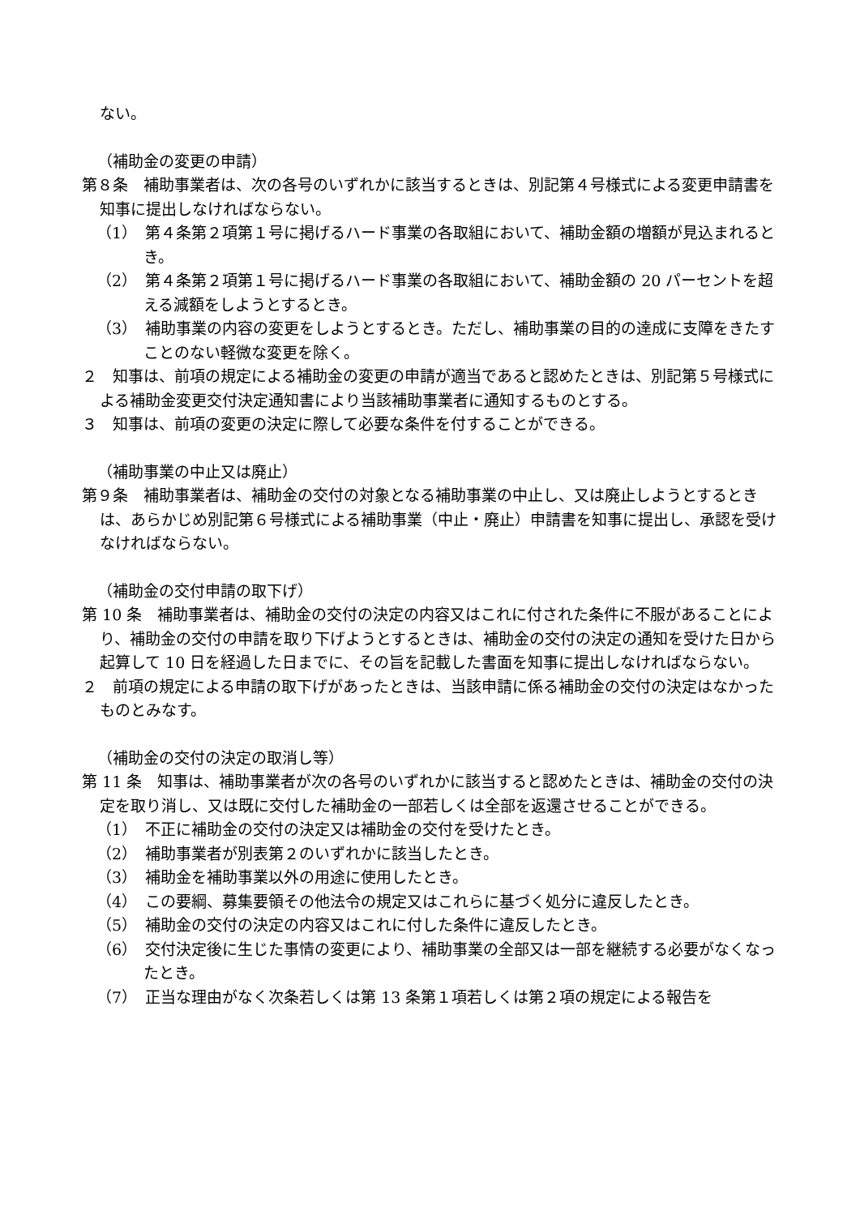ない。
（補助金の変更の申請）
第８条　補助事業者は、次の各号のいずれかに該当するときは、別記第４号様式による変更申請書を知事に提出しなければならない。
（1）　第４条第２項第１号に掲げるハード事業の各取組において、補助金額の増額が見込まれるとき。
（2）　第４条第２項第１号に掲げるハード事業の各取組において、補助金額の 20 パーセントを超える減額をしようとするとき。
（3）　補助事業の内容の変更をしようとするとき。ただし、補助事業の目的の達成に支障をきたすことのない軽微な変更を除く。
２　知事は、前項の規定による補助金の変更の申請が適当であると認めたときは、別記第５号様式による補助金変更交付決定通知書により当該補助事業者に通知するものとする。
３　知事は、前項の変更の決定に際して必要な条件を付することができる。
（補助事業の中止又は廃止）
第９条　補助事業者は、補助金の交付の対象となる補助事業の中止し、又は廃止しようとするときは、あらかじめ別記第６号様式による補助事業（中止・廃止）申請書を知事に提出し、承認を受けなければならない。
（補助金の交付申請の取下げ）
第 10 条　補助事業者は、補助金の交付の決定の内容又はこれに付された条件に不服があることにより、補助金の交付の申請を取り下げようとするときは、補助金の交付の決定の通知を受けた日から起算して 10 日を経過した日までに、その旨を記載した書面を知事に提出しなければならない。
２　前項の規定による申請の取下げがあったときは、当該申請に係る補助金の交付の決定はなかったものとみなす。
（補助金の交付の決定の取消し等）
第 11 条　知事は、補助事業者が次の各号のいずれかに該当すると認めたときは、補助金の交付の決定を取り消し、又は既に交付した補助金の一部若しくは全部を返還させることができる。
（1）　不正に補助金の交付の決定又は補助金の交付を受けたとき。
（2）　補助事業者が別表第２のいずれかに該当したとき。
（3）　補助金を補助事業以外の用途に使用したとき。
（4）　この要綱、募集要領その他法令の規定又はこれらに基づく処分に違反したとき。
（5）　補助金の交付の決定の内容又はこれに付した条件に違反したとき。
（6）　交付決定後に生じた事情の変更により、補助事業の全部又は一部を継続する必要がなくなったとき。
（7）　正当な理由がなく次条若しくは第 13 条第１項若しくは第２項の規定による報告を